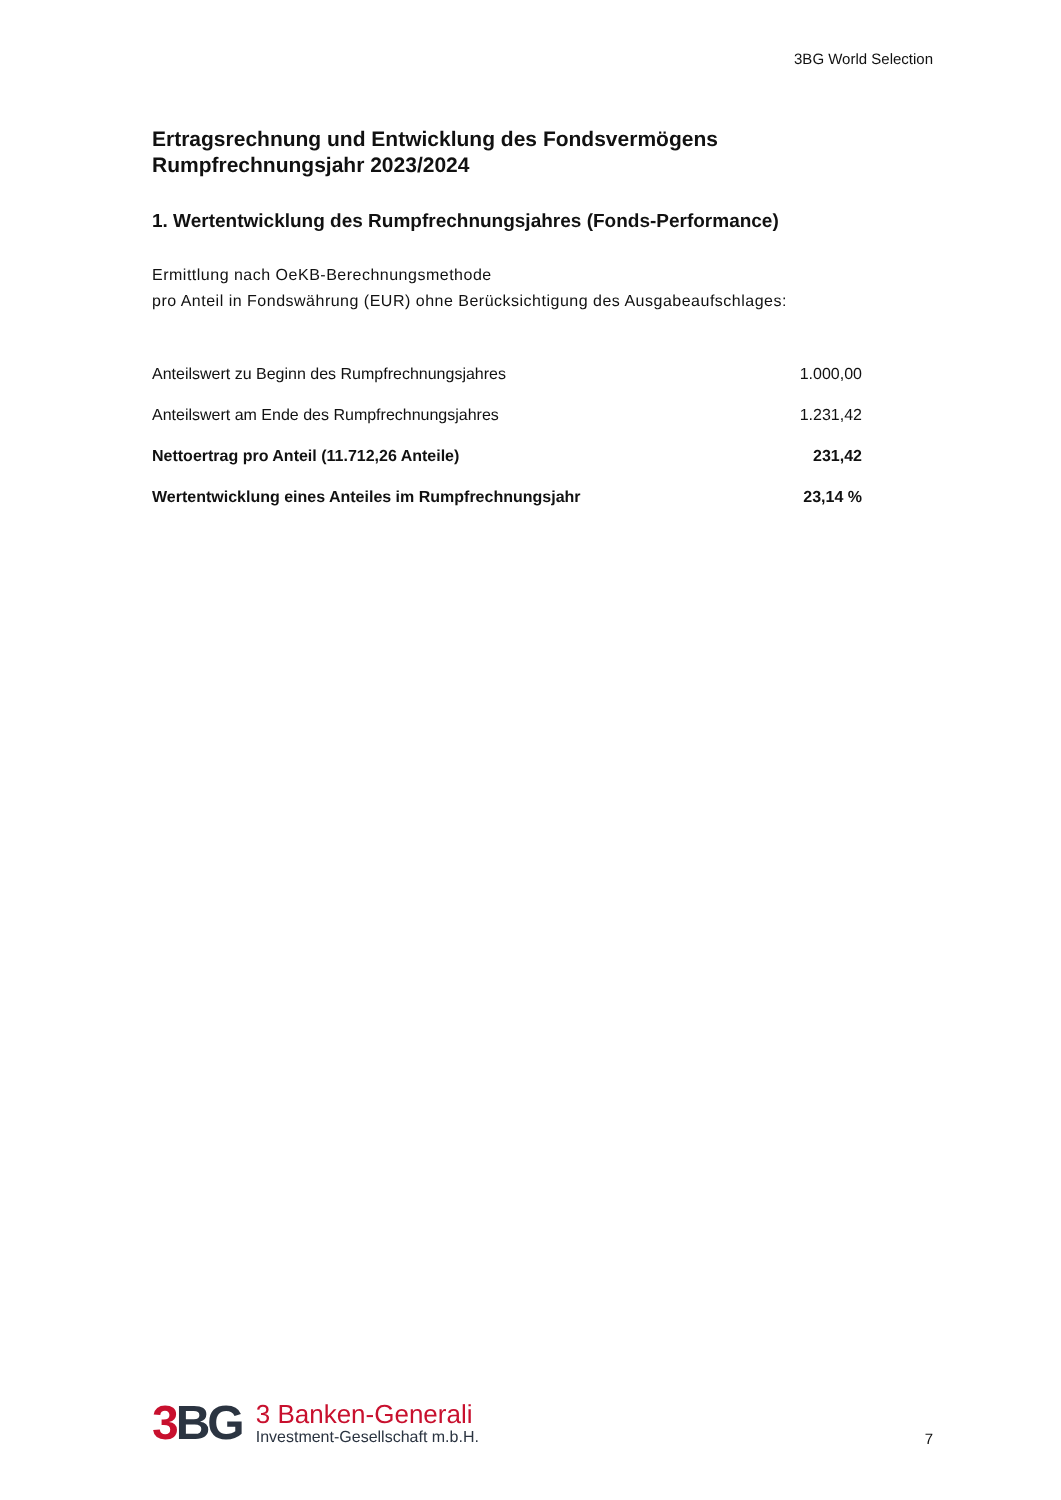3BG World Selection
Ertragsrechnung und Entwicklung des Fondsvermögens
Rumpfrechnungsjahr 2023/2024
1. Wertentwicklung des Rumpfrechnungsjahres (Fonds-Performance)
Ermittlung nach OeKB-Berechnungsmethode
pro Anteil in Fondswährung (EUR) ohne Berücksichtigung des Ausgabeaufschlages:
| Anteilswert zu Beginn des Rumpfrechnungsjahres | 1.000,00 |
| Anteilswert am Ende des Rumpfrechnungsjahres | 1.231,42 |
| Nettoertrag pro Anteil (11.712,26 Anteile) | 231,42 |
| Wertentwicklung eines Anteiles im Rumpfrechnungsjahr | 23,14 % |
3 BG
3 Banken-Generali
Investment-Gesellschaft m.b.H.
7